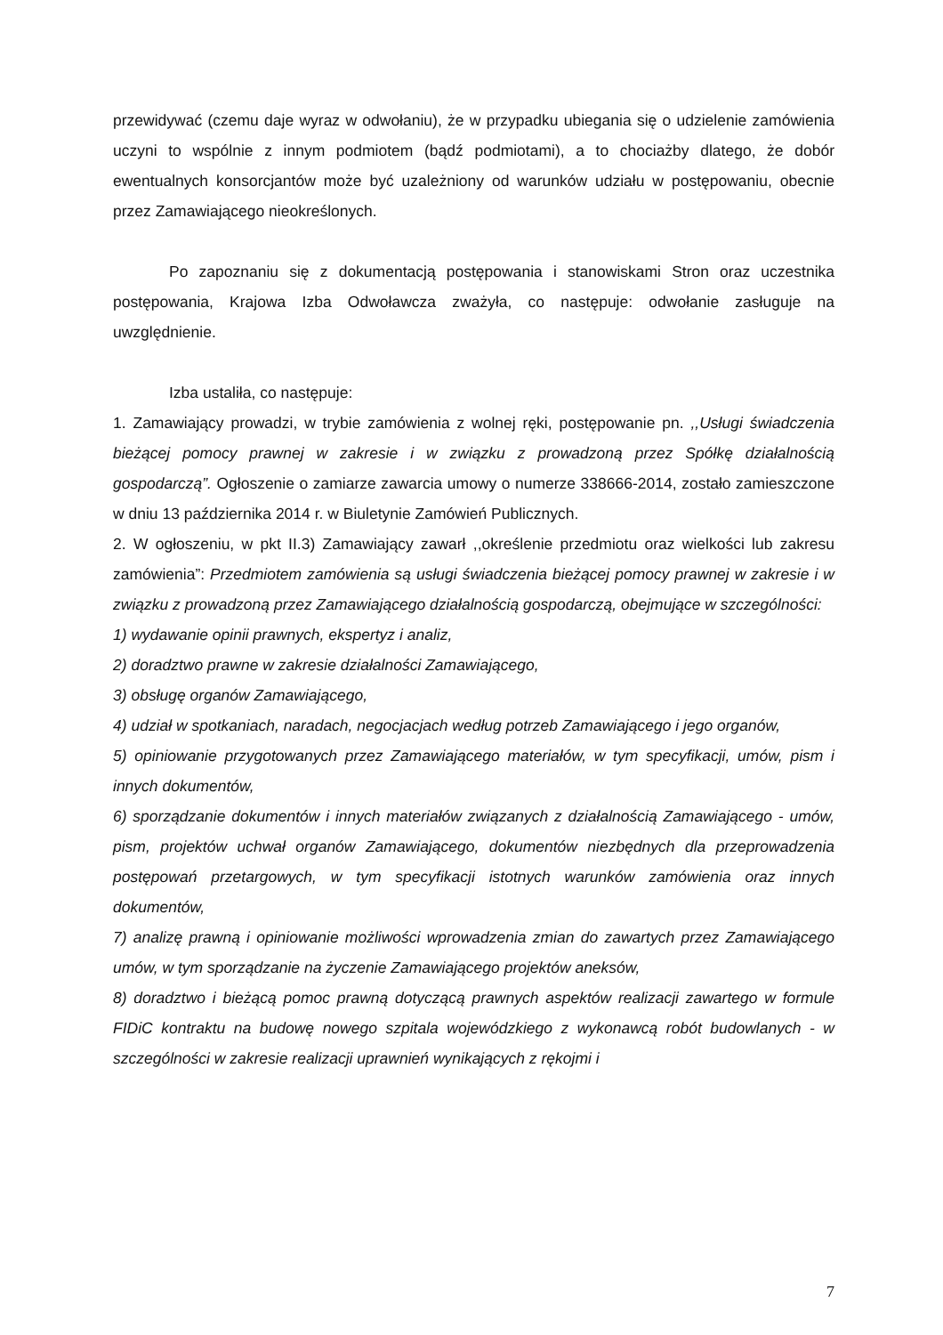przewidywać (czemu daje wyraz w odwołaniu), że w przypadku ubiegania się o udzielenie zamówienia uczyni to wspólnie z innym podmiotem (bądź podmiotami), a to chociażby dlatego, że dobór ewentualnych konsorcjantów może być uzależniony od warunków udziału w postępowaniu, obecnie przez Zamawiającego nieokreślonych.
Po zapoznaniu się z dokumentacją postępowania i stanowiskami Stron oraz uczestnika postępowania, Krajowa Izba Odwoławcza zważyła, co następuje: odwołanie zasługuje na uwzględnienie.
Izba ustaliła, co następuje:
1. Zamawiający prowadzi, w trybie zamówienia z wolnej ręki, postępowanie pn. ,,Usługi świadczenia bieżącej pomocy prawnej w zakresie i w związku z prowadzoną przez Spółkę działalnością gospodarczą”. Ogłoszenie o zamiarze zawarcia umowy o numerze 338666-2014, zostało zamieszczone w dniu 13 października 2014 r. w Biuletynie Zamówień Publicznych.
2. W ogłoszeniu, w pkt II.3) Zamawiający zawarł ,,określenie przedmiotu oraz wielkości lub zakresu zamówienia”: Przedmiotem zamówienia są usługi świadczenia bieżącej pomocy prawnej w zakresie i w związku z prowadzoną przez Zamawiającego działalnością gospodarczą, obejmujące w szczególności:
1) wydawanie opinii prawnych, ekspertyz i analiz,
2) doradztwo prawne w zakresie działalności Zamawiającego,
3) obsługę organów Zamawiającego,
4) udział w spotkaniach, naradach, negocjacjach według potrzeb Zamawiającego i jego organów,
5) opiniowanie przygotowanych przez Zamawiającego materiałów, w tym specyfikacji, umów, pism i innych dokumentów,
6) sporządzanie dokumentów i innych materiałów związanych z działalnością Zamawiającego - umów, pism, projektów uchwał organów Zamawiającego, dokumentów niezbędnych dla przeprowadzenia postępowań przetargowych, w tym specyfikacji istotnych warunków zamówienia oraz innych dokumentów,
7) analizę prawną i opiniowanie możliwości wprowadzenia zmian do zawartych przez Zamawiającego umów, w tym sporządzanie na życzenie Zamawiającego projektów aneksów,
8) doradztwo i bieżącą pomoc prawną dotyczącą prawnych aspektów realizacji zawartego w formule FIDiC kontraktu na budowę nowego szpitala wojewódzkiego z wykonawcą robót budowlanych - w szczególności w zakresie realizacji uprawnień wynikających z rękojmi i
7